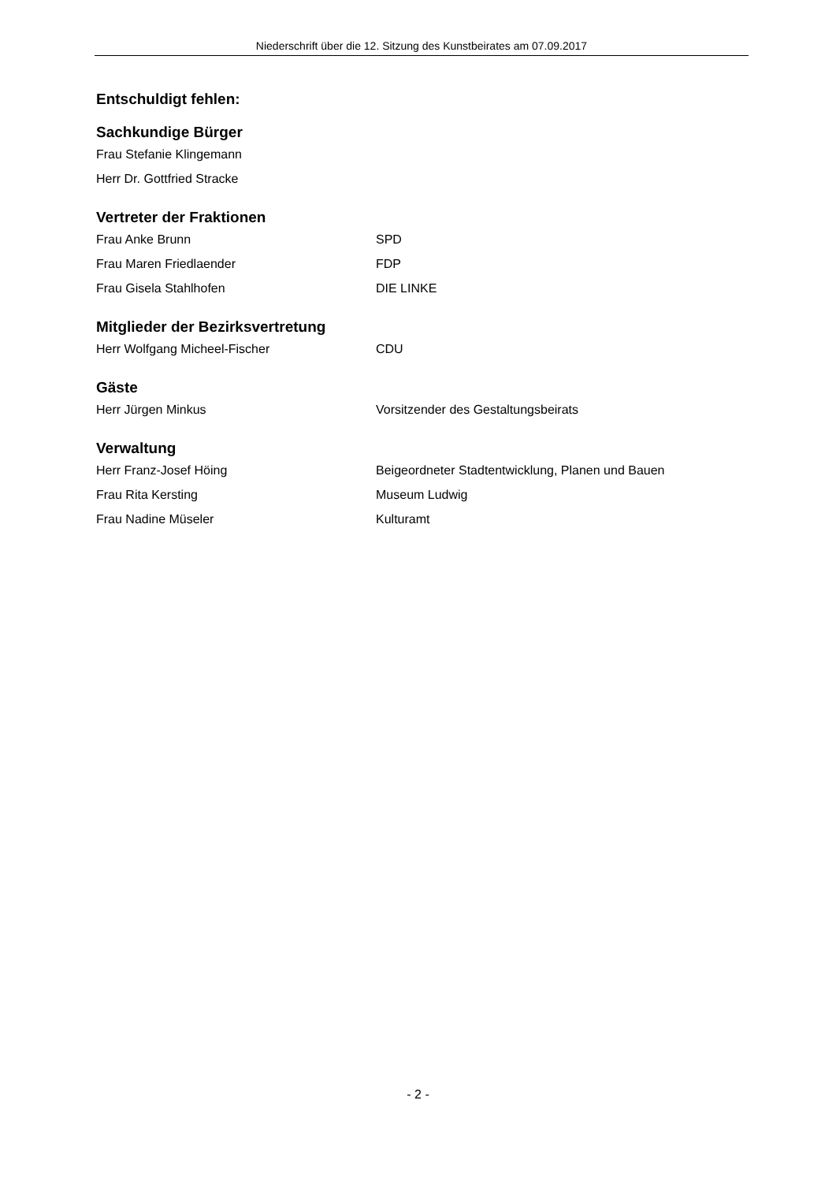Niederschrift über die 12. Sitzung des Kunstbeirates am 07.09.2017
Entschuldigt fehlen:
Sachkundige Bürger
Frau Stefanie Klingemann
Herr Dr. Gottfried Stracke
Vertreter der Fraktionen
Frau Anke Brunn SPD
Frau Maren Friedlaender FDP
Frau Gisela Stahlhofen DIE LINKE
Mitglieder der Bezirksvertretung
Herr Wolfgang Micheel-Fischer CDU
Gäste
Herr Jürgen Minkus Vorsitzender des Gestaltungsbeirats
Verwaltung
Herr Franz-Josef Höing Beigeordneter Stadtentwicklung, Planen und Bauen
Frau Rita Kersting Museum Ludwig
Frau Nadine Müseler Kulturamt
- 2 -